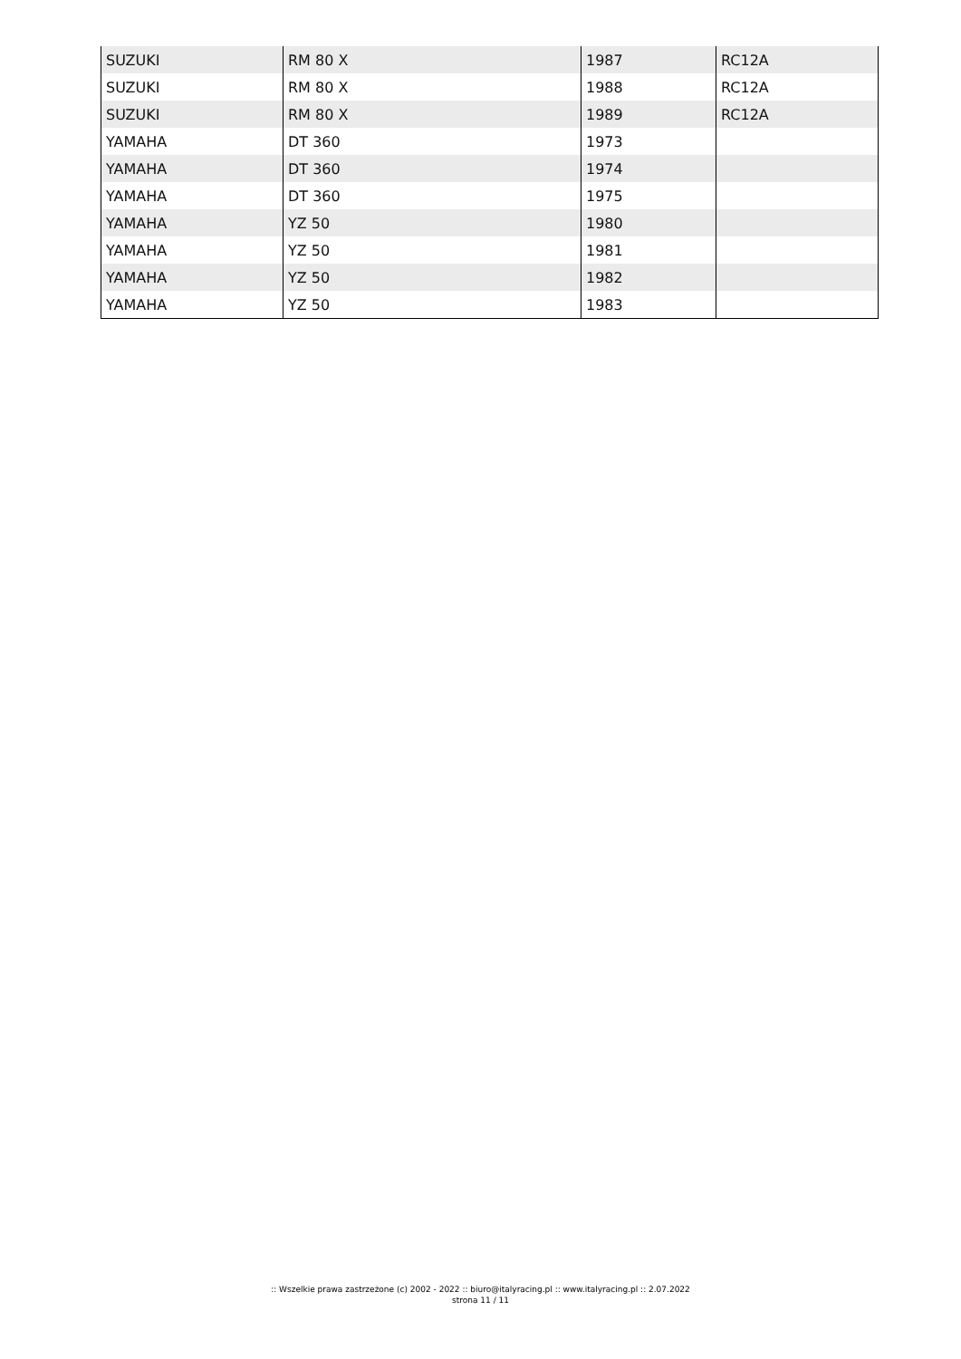| SUZUKI | RM 80 X | 1987 | RC12A |
| SUZUKI | RM 80 X | 1988 | RC12A |
| SUZUKI | RM 80 X | 1989 | RC12A |
| YAMAHA | DT 360 | 1973 | |
| YAMAHA | DT 360 | 1974 | |
| YAMAHA | DT 360 | 1975 | |
| YAMAHA | YZ 50 | 1980 | |
| YAMAHA | YZ 50 | 1981 | |
| YAMAHA | YZ 50 | 1982 | |
| YAMAHA | YZ 50 | 1983 | |
:: Wszelkie prawa zastrzeżone (c) 2002 - 2022 :: biuro@italyracing.pl :: www.italyracing.pl :: 2.07.2022
strona 11 / 11